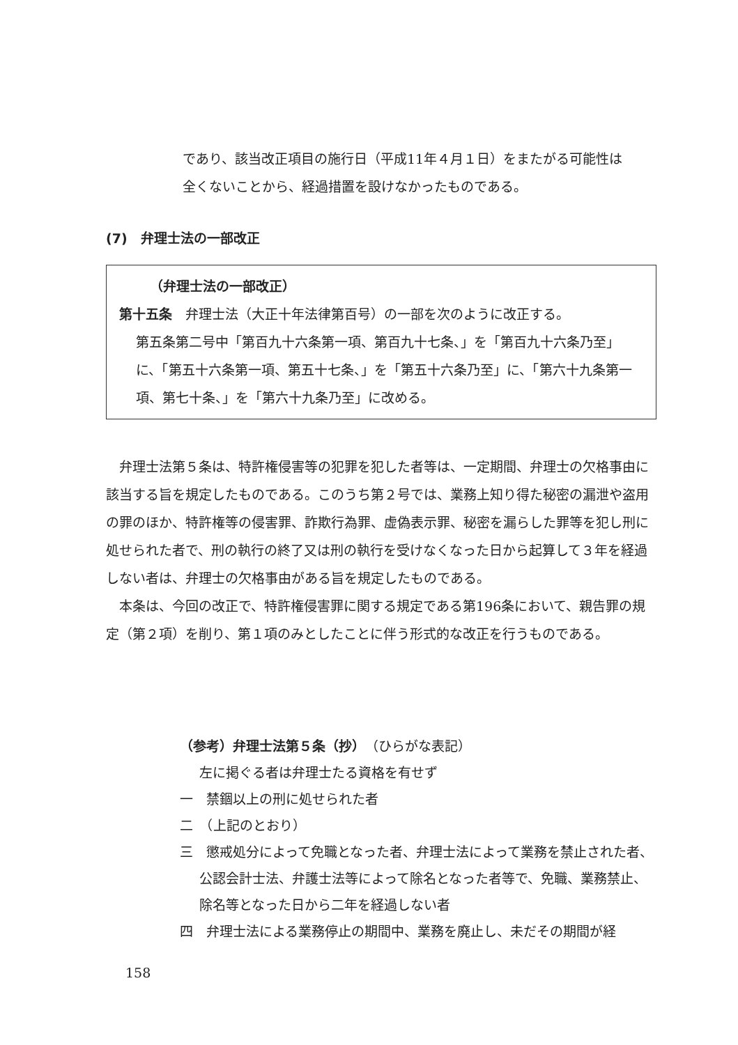であり、該当改正項目の施行日（平成11年４月１日）をまたがる可能性は
全くないことから、経過措置を設けなかったものである。
(7)　弁理士法の一部改正
（弁理士法の一部改正）
第十五条　弁理士法（大正十年法律第百号）の一部を次のように改正する。
第五条第二号中「第百九十六条第一項、第百九十七条、」を「第百九十六条乃至」に、「第五十六条第一項、第五十七条、」を「第五十六条乃至」に、「第六十九条第一項、第七十条、」を「第六十九条乃至」に改める。
　弁理士法第５条は、特許権侵害等の犯罪を犯した者等は、一定期間、弁理士の欠格事由に該当する旨を規定したものである。このうち第２号では、業務上知り得た秘密の漏泄や盗用の罪のほか、特許権等の侵害罪、詐欺行為罪、虚偽表示罪、秘密を漏らした罪等を犯し刑に処せられた者で、刑の執行の終了又は刑の執行を受けなくなった日から起算して３年を経過しない者は、弁理士の欠格事由がある旨を規定したものである。
　本条は、今回の改正で、特許権侵害罪に関する規定である第196条において、親告罪の規定（第２項）を削り、第１項のみとしたことに伴う形式的な改正を行うものである。
（参考）弁理士法第５条（抄）（ひらがな表記）
左に掲ぐる者は弁理士たる資格を有せず
一　禁錮以上の刑に処せられた者
二　（上記のとおり）
三　懲戒処分によって免職となった者、弁理士法によって業務を禁止された者、公認会計士法、弁護士法等によって除名となった者等で、免職、業務禁止、除名等となった日から二年を経過しない者
四　弁理士法による業務停止の期間中、業務を廃止し、未だその期間が経
158